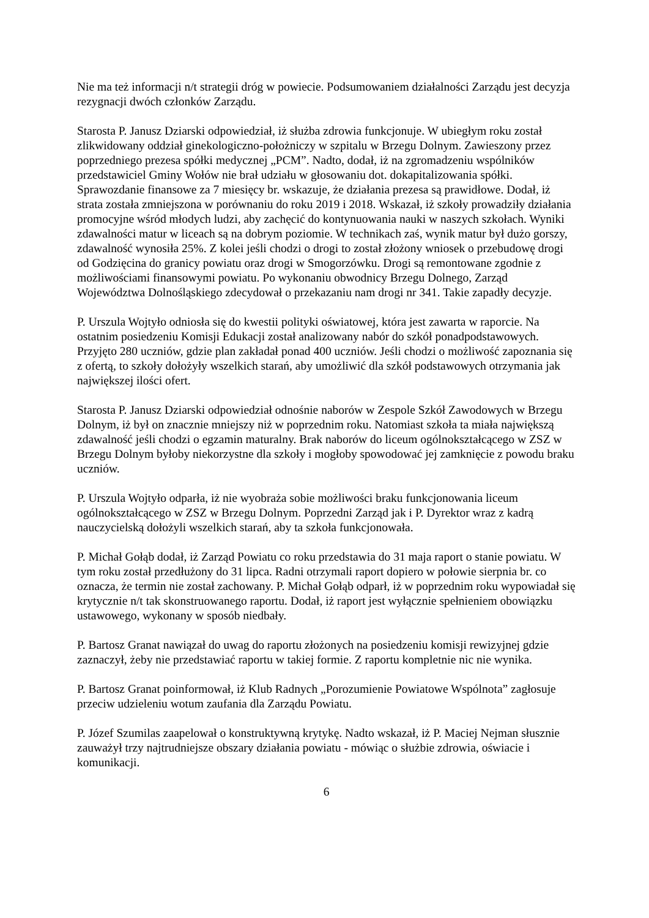Nie ma też informacji n/t strategii dróg w powiecie. Podsumowaniem działalności Zarządu jest decyzja rezygnacji dwóch członków Zarządu.
Starosta P. Janusz Dziarski odpowiedział, iż służba zdrowia funkcjonuje. W ubiegłym roku został zlikwidowany oddział ginekologiczno-położniczy w szpitalu w Brzegu Dolnym. Zawieszony przez poprzedniego prezesa spółki medycznej „PCM”. Nadto, dodał, iż na zgromadzeniu wspólników przedstawiciel Gminy Wołów nie brał udziału w głosowaniu dot. dokapitalizowania spółki. Sprawozdanie finansowe za 7 miesięcy br. wskazuje, że działania prezesa są prawidłowe. Dodał, iż strata została zmniejszona w porównaniu do roku 2019 i 2018. Wskazał, iż szkoły prowadziły działania promocyjne wśród młodych ludzi, aby zachęcić do kontynuowania nauki w naszych szkołach. Wyniki zdawalności matur w liceach są na dobrym poziomie. W technikach zaś, wynik matur był dużo gorszy, zdawalność wynosiła 25%. Z kolei jeśli chodzi o drogi to został złożony wniosek o przebudowę drogi od Godzięcina do granicy powiatu oraz drogi w Smogorzówku. Drogi są remontowane zgodnie z możliwościami finansowymi powiatu. Po wykonaniu obwodnicy Brzegu Dolnego, Zarząd Województwa Dolnośląskiego zdecydował o przekazaniu nam drogi nr 341. Takie zapadły decyzje.
P. Urszula Wojtyło odniosła się do kwestii polityki oświatowej, która jest zawarta w raporcie. Na ostatnim posiedzeniu Komisji Edukacji został analizowany nabór do szkół ponadpodstawowych. Przyjęto 280 uczniów, gdzie plan zakładał ponad 400 uczniów. Jeśli chodzi o możliwość zapoznania się z ofertą, to szkoły dołożyły wszelkich starań, aby umożliwić dla szkół podstawowych otrzymania jak największej ilości ofert.
Starosta P. Janusz Dziarski odpowiedział odnośnie naborów w Zespole Szkół Zawodowych w Brzegu Dolnym, iż był on znacznie mniejszy niż w poprzednim roku. Natomiast szkoła ta miała największą zdawalność jeśli chodzi o egzamin maturalny. Brak naborów do liceum ogólnokształcącego w ZSZ w Brzegu Dolnym byłoby niekorzystne dla szkoły i mogłoby spowodować jej zamknięcie z powodu braku uczniów.
P. Urszula Wojtyło odparła, iż nie wyobraża sobie możliwości braku funkcjonowania liceum ogólnokształcącego w ZSZ w Brzegu Dolnym. Poprzedni Zarząd jak i P. Dyrektor wraz z kadrą nauczycielską dołożyli wszelkich starań, aby ta szkoła funkcjonowała.
P. Michał Gołąb dodał, iż Zarząd Powiatu co roku przedstawia do 31 maja raport o stanie powiatu. W tym roku został przedłużony do 31 lipca. Radni otrzymali raport dopiero w połowie sierpnia br. co oznacza, że termin nie został zachowany. P. Michał Gołąb odparł, iż w poprzednim roku wypowiadał się krytycznie n/t tak skonstruowanego raportu. Dodał, iż raport jest wyłącznie spełnieniem obowiązku ustawowego, wykonany w sposób niedbały.
P. Bartosz Granat nawiązał do uwag do raportu złożonych na posiedzeniu komisji rewizyjnej gdzie zaznaczył, żeby nie przedstawiać raportu w takiej formie. Z raportu kompletnie nic nie wynika.
P. Bartosz Granat poinformował, iż Klub Radnych „Porozumienie Powiatowe Wspólnota” zagłosuje przeciw udzieleniu wotum zaufania dla Zarządu Powiatu.
P. Józef Szumilas zaapelował o konstruktywną krytykę. Nadto wskazał, iż P. Maciej Nejman słusznie zauważył trzy najtrudniejsze obszary działania powiatu - mówiąc o służbie zdrowia, oświacie i komunikacji.
6